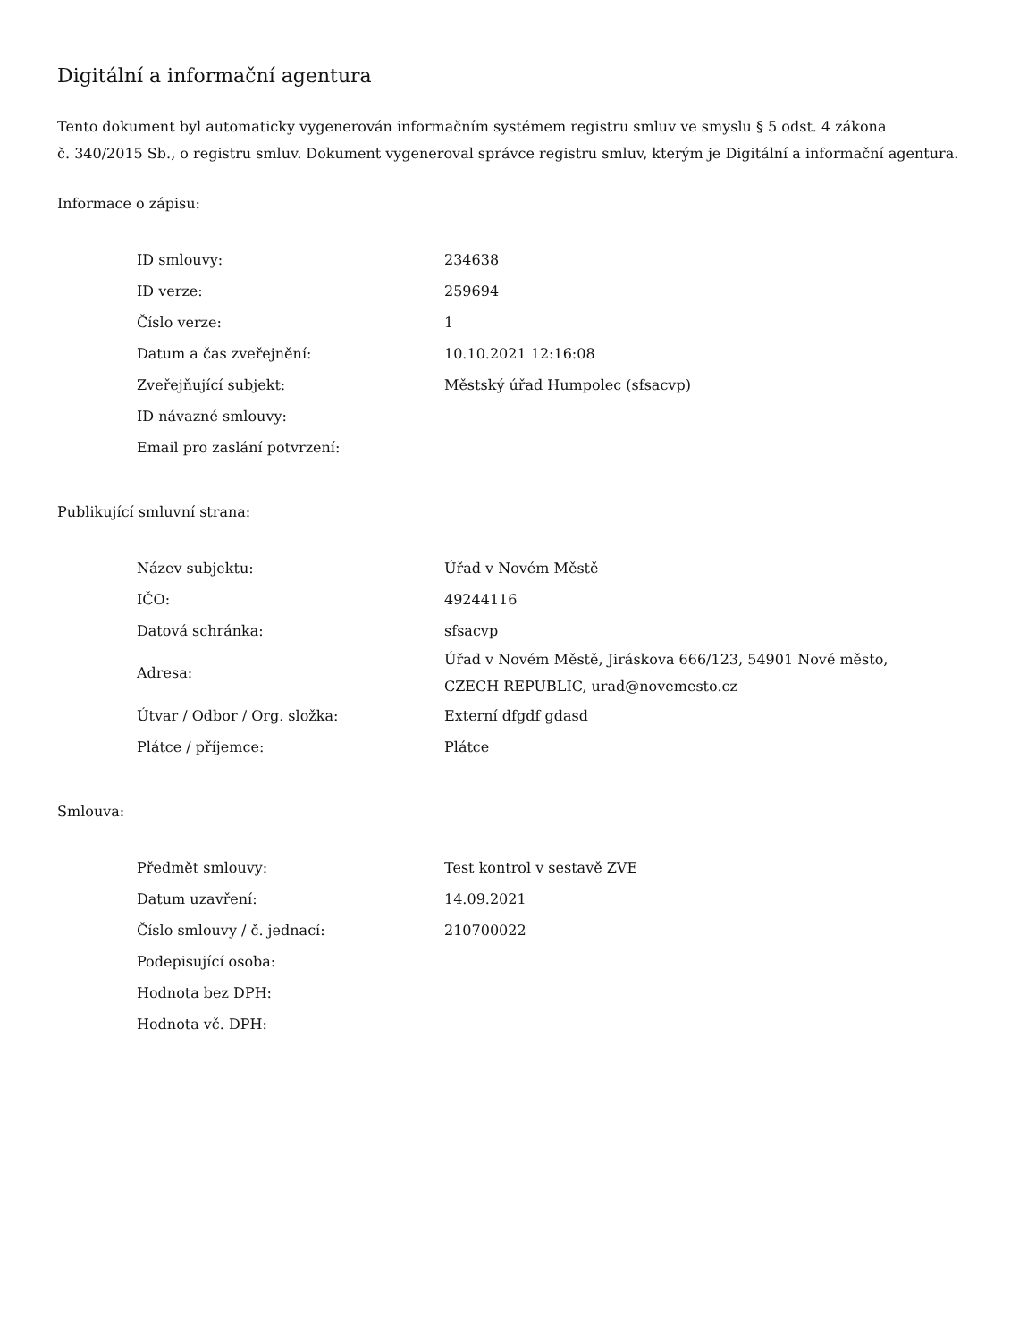Digitální a informační agentura
Tento dokument byl automaticky vygenerován informačním systémem registru smluv ve smyslu § 5 odst. 4 zákona
č. 340/2015 Sb., o registru smluv. Dokument vygeneroval správce registru smluv, kterým je Digitální a informační agentura.
Informace o zápisu:
| ID smlouvy: | 234638 |
| ID verze: | 259694 |
| Číslo verze: | 1 |
| Datum a čas zveřejnění: | 10.10.2021 12:16:08 |
| Zveřejňující subjekt: | Městský úřad Humpolec (sfsacvp) |
| ID návazné smlouvy: | |
| Email pro zaslání potvrzení: | |
Publikující smluvní strana:
| Název subjektu: | Úřad v Novém Městě |
| IČO: | 49244116 |
| Datová schránka: | sfsacvp |
| Adresa: | Úřad v Novém Městě, Jiráskova 666/123, 54901 Nové město, CZECH REPUBLIC, urad@novemesto.cz |
| Útvar / Odbor / Org. složka: | Externí dfgdf gdasd |
| Plátce / příjemce: | Plátce |
Smlouva:
| Předmět smlouvy: | Test kontrol v sestavě ZVE |
| Datum uzavření: | 14.09.2021 |
| Číslo smlouvy / č. jednací: | 210700022 |
| Podepisující osoba: | |
| Hodnota bez DPH: | |
| Hodnota vč. DPH: | |